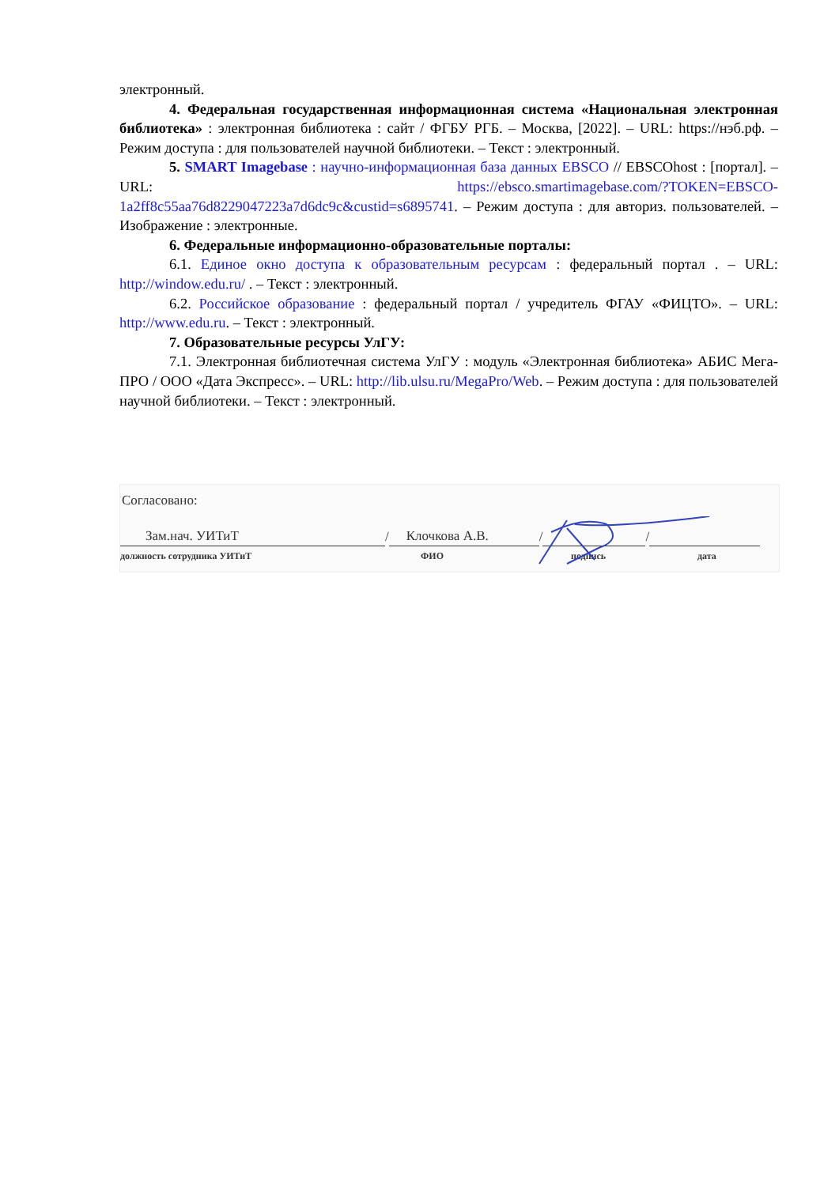электронный.
4. Федеральная государственная информационная система «Национальная электронная библиотека» : электронная библиотека : сайт / ФГБУ РГБ. – Москва, [2022]. – URL: https://нэб.рф. – Режим доступа : для пользователей научной библиотеки. – Текст : электронный.
5. SMART Imagebase : научно-информационная база данных EBSCO // EBSCOhost : [портал]. – URL: https://ebsco.smartimagebase.com/?TOKEN=EBSCO-1a2ff8c55aa76d8229047223a7d6dc9c&custid=s6895741. – Режим доступа : для авториз. пользователей. – Изображение : электронные.
6. Федеральные информационно-образовательные порталы:
6.1. Единое окно доступа к образовательным ресурсам : федеральный портал . – URL: http://window.edu.ru/ . – Текст : электронный.
6.2. Российское образование : федеральный портал / учредитель ФГАУ «ФИЦТО». – URL: http://www.edu.ru. – Текст : электронный.
7. Образовательные ресурсы УлГУ:
7.1. Электронная библиотечная система УлГУ : модуль «Электронная библиотека» АБИС Мега-ПРО / ООО «Дата Экспресс». – URL: http://lib.ulsu.ru/MegaPro/Web. – Режим доступа : для пользователей научной библиотеки. – Текст : электронный.
Согласовано:
Зам.нач. УИТиТ
/
Клочкова А.В.
/
/
должность сотрудника УИТиТ ФИО подпись дата